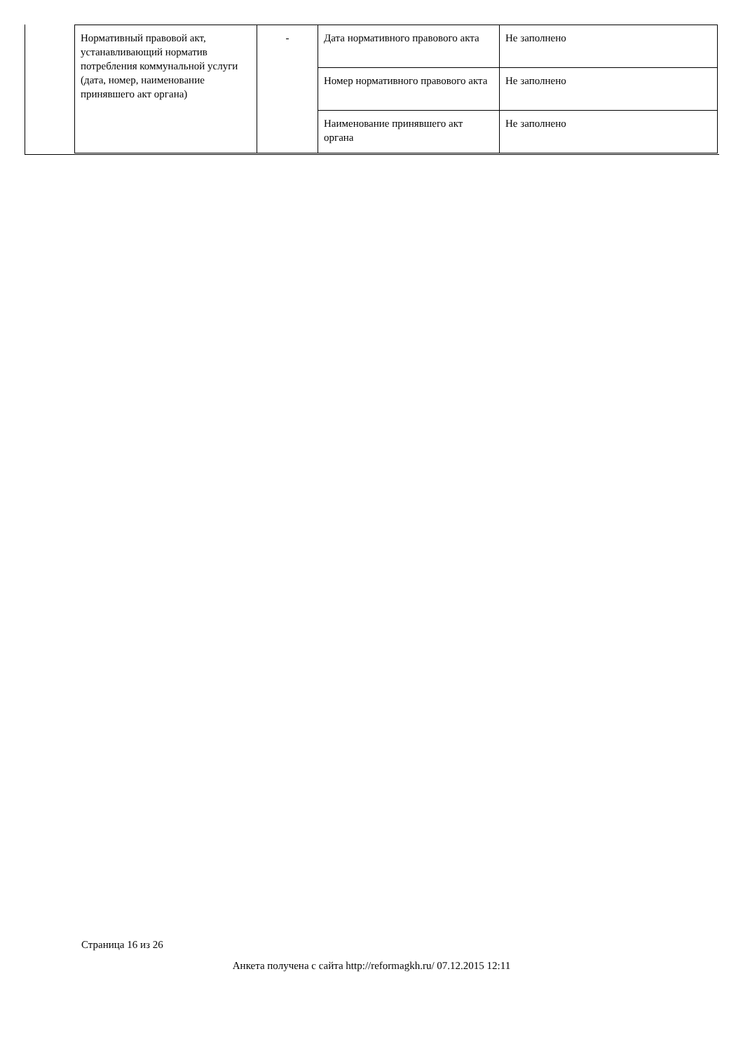| Нормативный правовой акт, устанавливающий норматив потребления коммунальной услуги (дата, номер, наименование принявшего акт органа) | - | Дата нормативного правового акта | Не заполнено |
| | | Номер нормативного правового акта | Не заполнено |
| | | Наименование принявшего акт органа | Не заполнено |
Страница 16 из 26
Анкета получена с сайта http://reformagkh.ru/ 07.12.2015 12:11